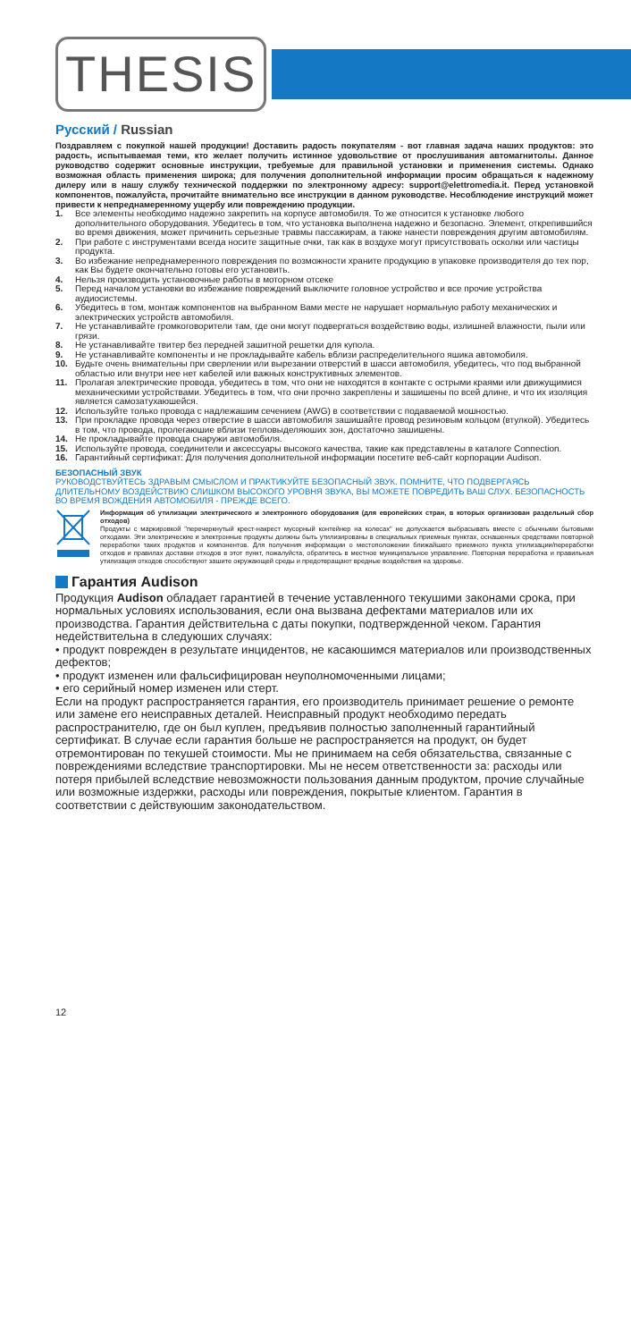THESIS
Русский / Russian
Поздравляем с покупкой нашей продукции! Доставить радость покупателям - вот главная задача наших продуктов: это радость, испытываемая теми, кто желает получить истинное удовольствие от прослушивания автомагнитолы. Данное руководство содержит основные инструкции, требуемые для правильной установки и применения системы. Однако возможная область применения широка; для получения дополнительной информации просим обращаться к надежному дилеру или в нашу службу технической поддержки по электронному адресу: support@elettromedia.it. Перед установкой компонентов, пожалуйста, прочитайте внимательно все инструкции в данном руководстве. Несоблюдение инструкций может привести к непреднамеренному ущербу или повреждению продукции.
1. Все элементы необходимо надежно закрепить на корпусе автомобиля. То же относится к установке любого дополнительного оборудования. Убедитесь в том, что установка выполнена надежно и безопасно. Элемент, открепившийся во время движения, может причинить серьезные травмы пассажирам, а также нанести повреждения другим автомобилям.
2. При работе с инструментами всегда носите защитные очки, так как в воздухе могут присутствовать осколки или частицы продукта.
3. Во избежание непреднамеренного повреждения по возможности храните продукцию в упаковке производителя до тех пор, как Вы будете окончательно готовы его установить.
4. Нельзя производить установочные работы в моторном отсеке
5. Перед началом установки во избежание повреждений выключите головное устройство и все прочие устройства аудиосистемы.
6. Убедитесь в том, монтаж компонентов на выбранном Вами месте не нарушает нормальную работу механических и электрических устройств автомобиля.
7. Не устанавливайте громкоговорители там, где они могут подвергаться воздействию воды, излишней влажности, пыли или грязи.
8. Не устанавливайте твитер без передней зашитной решетки для купола.
9. Не устанавливайте компоненты и не прокладывайте кабель вблизи распределительного яшика автомобиля.
10. Будьте очень внимательны при сверлении или вырезании отверстий в шасси автомобиля, убедитесь, что под выбранной областью или внутри нее нет кабелей или важных конструктивных элементов.
11. Пролагая электрические провода, убедитесь в том, что они не находятся в контакте с острыми краями или движущимися механическими устройствами. Убедитесь в том, что они прочно закреплены и зашишены по всей длине, и что их изоляция является самозатухаюшейся.
12. Используйте только провода с надлежашим сечением (AWG) в соответствии с подаваемой мошностью.
13. При прокладке провода через отверстие в шасси автомобиля зашишайте провод резиновым кольцом (втулкой). Убедитесь в том, что провода, пролегаюшие вблизи тепловыделяюших зон, достаточно зашишены.
14. Не прокладывайте провода снаружи автомобиля.
15. Используйте провода, соединители и аксессуары высокого качества, такие как представлены в каталоге Connection.
16. Гарантийный сертификат: Для получения дополнительной информации посетите веб-сайт корпорации Audison.
БЕЗОПАСНЫЙ ЗВУК
РУКОВОДСТВУЙТЕСЬ ЗДРАВЫМ СМЫСЛОМ И ПРАКТИКУЙТЕ БЕЗОПАСНЫЙ ЗВУК. ПОМНИТЕ, ЧТО ПОДВЕРГАЯСЬ ДЛИТЕЛЬНОМУ ВОЗДЕЙСТВИЮ СЛИШКОМ ВЫСОКОГО УРОВНЯ ЗВУКА, ВЫ МОЖЕТЕ ПОВРЕДИТЬ ВАШ СЛУХ. БЕЗОПАСНОСТЬ ВО ВРЕМЯ ВОЖДЕНИЯ АВТОМОБИЛЯ - ПРЕЖДЕ ВСЕГО.
Информация об утилизации электрического и электронного оборудования (для европейских стран, в которых организован раздельный сбор отходов)
Продукты с маркировкой "перечеркнутый крест-накрест мусорный контейнер на колесах" не допускается выбрасывать вместе с обычными бытовыми отходами. Эти электрические и электронные продукты должны быть утилизированы в специальных приемных пунктах, оснашенных средствами повторной переработки таких продуктов и компонентов. Для получения информации о местоположении ближайшего приемного пункта утилизации/переработки отходов и правилах доставки отходов в этот пункт, пожалуйста, обратитесь в местное муниципальное управление. Повторная переработка и правильная утилизация отходов способствуют зашите окружающей среды и предотвращают вредные воздействия на здоровье.
Гарантия Audison
Продукция Audison обладает гарантией в течение уставленного текушими законами срока, при нормальных условиях использования, если она вызвана дефектами материалов или их производства. Гарантия действительна с даты покупки, подтвержденной чеком. Гарантия недействительна в следуюших случаях:
• продукт поврежден в результате инцидентов, не касаюшимся материалов или производственных дефектов;
• продукт изменен или фальсифицирован неуполномоченными лицами;
• его серийный номер изменен или стерт.
Если на продукт распространяется гарантия, его производитель принимает решение о ремонте или замене его неисправных деталей. Неисправный продукт необходимо передать распространителю, где он был куплен, предъявив полностью заполненный гарантийный сертификат. В случае если гарантия больше не распространяется на продукт, он будет отремонтирован по текушей стоимости. Мы не принимаем на себя обязательства, связанные с повреждениями вследствие транспортировки. Мы не несем ответственности за: расходы или потеря прибылей вследствие невозможности пользования данным продуктом, прочие случайные или возможные издержки, расходы или повреждения, покрытые клиентом. Гарантия в соответствии с действуюшим законодательством.
12